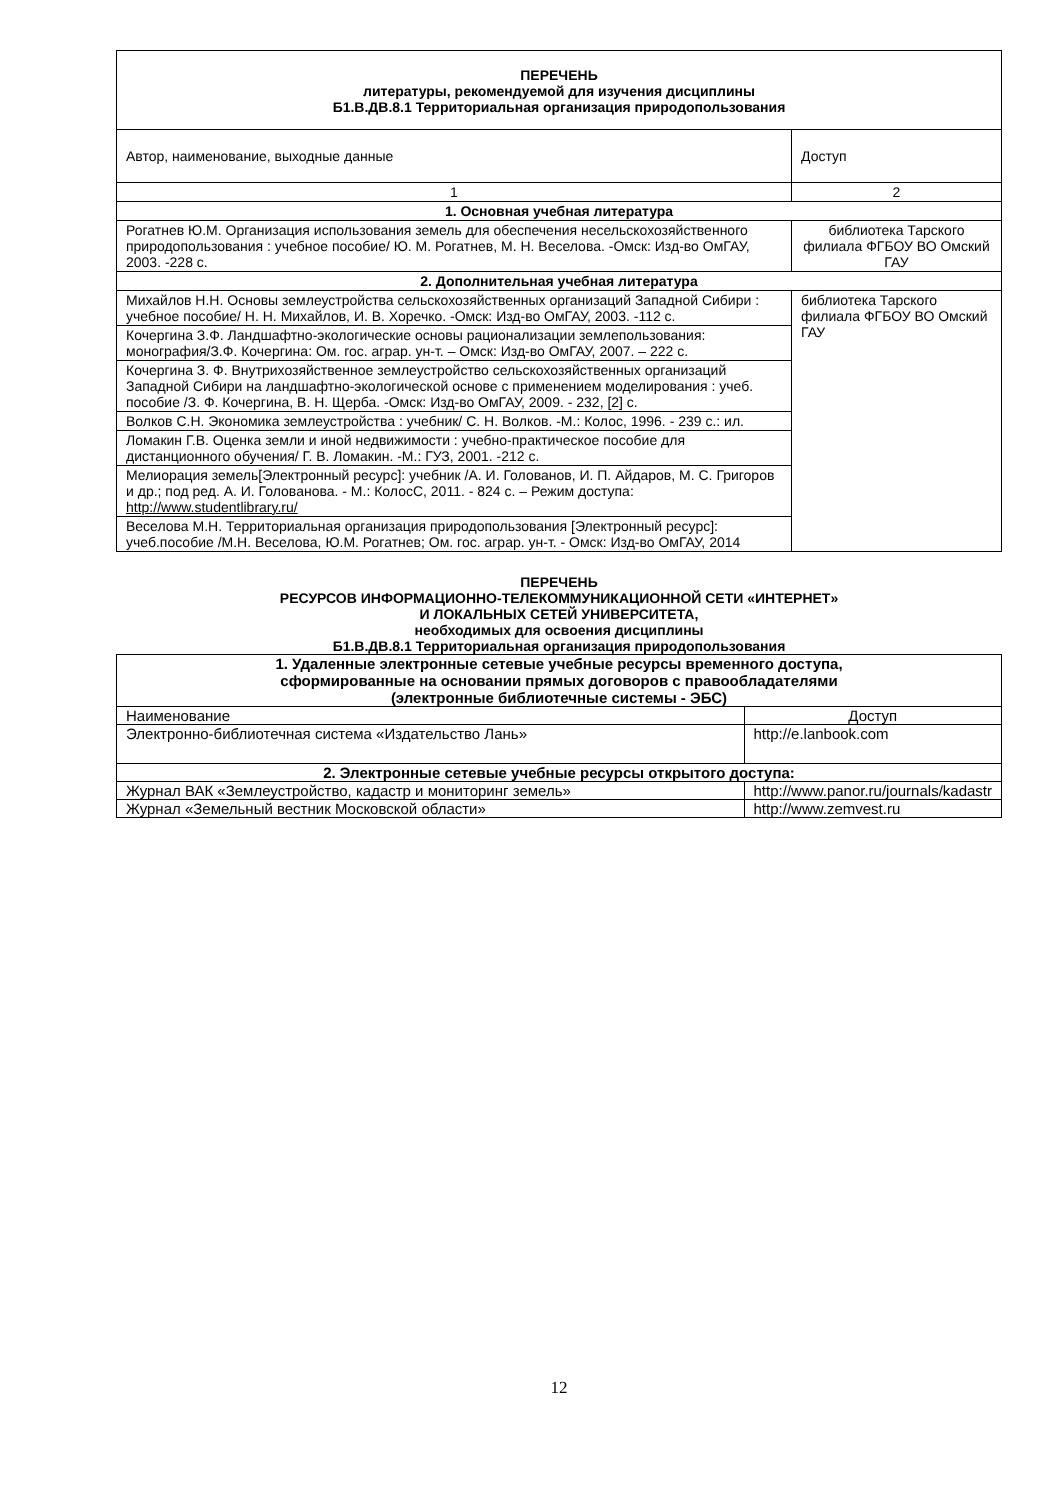| ПЕРЕЧЕНЬ литературы, рекомендуемой для изучения дисциплины Б1.В.ДВ.8.1 Территориальная организация природопользования | |
| --- | --- |
| Автор, наименование, выходные данные | Доступ |
| 1 | 2 |
| 1. Основная учебная литература | |
| Рогатнев Ю.М. Организация использования земель для обеспечения несельскохозяйственного природопользования : учебное пособие/ Ю. М. Рогатнев, М. Н. Веселова. -Омск: Изд-во ОмГАУ, 2003. -228 с. | библиотека Тарского филиала ФГБОУ ВО Омский ГАУ |
| 2. Дополнительная учебная литература | |
| Михайлов Н.Н. Основы землеустройства сельскохозяйственных организаций Западной Сибири : учебное пособие/ Н. Н. Михайлов, И. В. Хоречко. -Омск: Изд-во ОмГАУ, 2003. -112 с. | библиотека Тарского филиала ФГБОУ ВО Омский ГАУ |
| Кочергина З.Ф. Ландшафтно-экологические основы рационализации землепользования: монография/З.Ф. Кочергина: Ом. гос. аграр. ун-т. – Омск: Изд-во ОмГАУ, 2007. – 222 с. | |
| Кочергина З. Ф. Внутрихозяйственное землеустройство сельскохозяйственных организаций Западной Сибири на ландшафтно-экологической основе с применением моделирования : учеб. пособие /З. Ф. Кочергина, В. Н. Щерба. -Омск: Изд-во ОмГАУ, 2009. - 232, [2] с. | |
| Волков С.Н. Экономика землеустройства : учебник/ С. Н. Волков. -М.: Колос, 1996. - 239 с.: ил. | |
| Ломакин Г.В. Оценка земли и иной недвижимости : учебно-практическое пособие для дистанционного обучения/ Г. В. Ломакин. -М.: ГУЗ, 2001. -212 с. | |
| Мелиорация земель[Электронный ресурс]: учебник /А. И. Голованов, И. П. Айдаров, М. С. Григоров и др.; под ред. А. И. Голованова. - М.: КолосС, 2011. - 824 с. – Режим доступа: http://www.studentlibrary.ru/ | |
| Веселова М.Н. Территориальная организация природопользования [Электронный ресурс]: учеб.пособие /М.Н. Веселова, Ю.М. Рогатнев; Ом. гос. аграр. ун-т. - Омск: Изд-во ОмГАУ, 2014 | |
ПЕРЕЧЕНЬ
РЕСУРСОВ ИНФОРМАЦИОННО-ТЕЛЕКОММУНИКАЦИОННОЙ СЕТИ «ИНТЕРНЕТ»
И ЛОКАЛЬНЫХ СЕТЕЙ УНИВЕРСИТЕТА,
необходимых для освоения дисциплины
Б1.В.ДВ.8.1 Территориальная организация природопользования
| 1. Удаленные электронные сетевые учебные ресурсы временного доступа, сформированные на основании прямых договоров с правообладателями (электронные библиотечные системы - ЭБС) | |
| --- | --- |
| Наименование | Доступ |
| Электронно-библиотечная система «Издательство Лань» | http://e.lanbook.com |
| 2. Электронные сетевые учебные ресурсы открытого доступа: | |
| Журнал ВАК «Землеустройство, кадастр и мониторинг земель» | http://www.panor.ru/journals/kadastr |
| Журнал «Земельный вестник Московской области» | http://www.zemvest.ru |
12